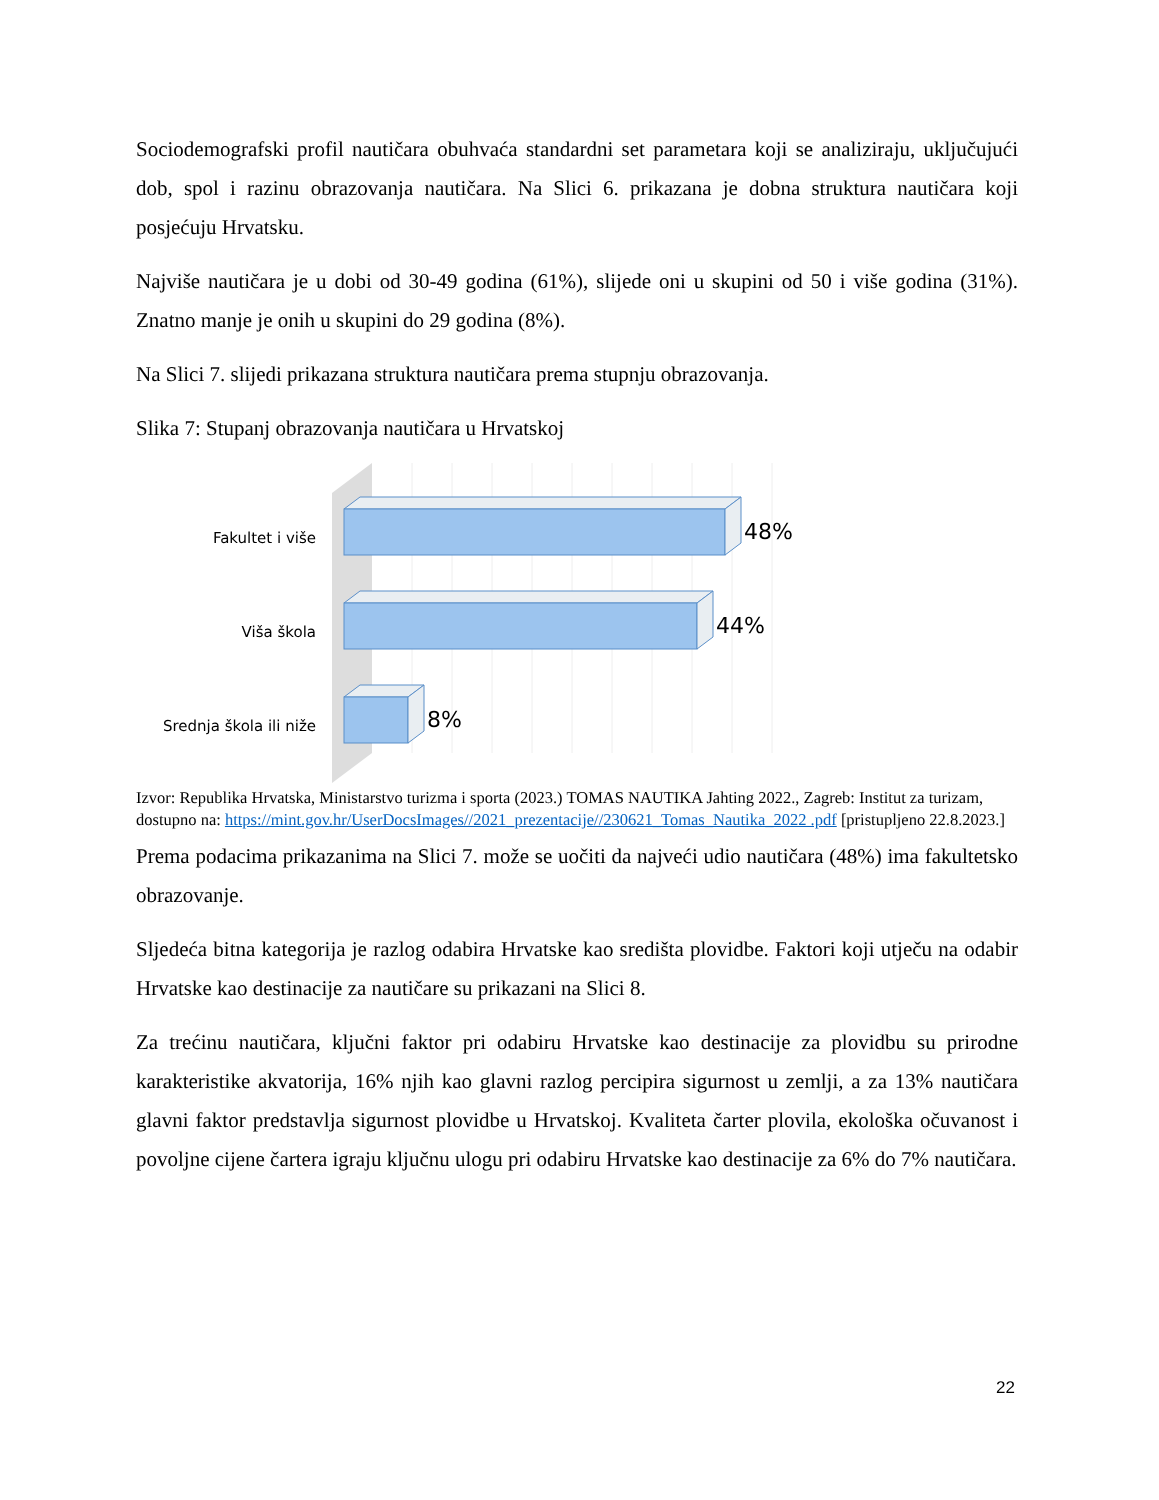Sociodemografski profil nautičara obuhvaća standardni set parametara koji se analiziraju, uključujući dob, spol i razinu obrazovanja nautičara. Na Slici 6. prikazana je dobna struktura nautičara koji posjećuju Hrvatsku.
Najviše nautičara je u dobi od 30-49 godina (61%), slijede oni u skupini od 50 i više godina (31%). Znatno manje je onih u skupini do 29 godina (8%).
Na Slici 7. slijedi prikazana struktura nautičara prema stupnju obrazovanja.
Slika 7: Stupanj obrazovanja nautičara u Hrvatskoj
Fakultet i više
Viša škola
Srednja škola ili niže
48%
44%
8%
Izvor: Republika Hrvatska, Ministarstvo turizma i sporta (2023.) TOMAS NAUTIKA Jahting 2022., Zagreb: Institut za turizam, dostupno na: https://mint.gov.hr/UserDocsImages//2021_prezentacije//230621_Tomas_Nautika_2022 .pdf [pristupljeno 22.8.2023.]
Prema podacima prikazanima na Slici 7. može se uočiti da najveći udio nautičara (48%) ima fakultetsko obrazovanje.
Sljedeća bitna kategorija je razlog odabira Hrvatske kao središta plovidbe. Faktori koji utječu na odabir Hrvatske kao destinacije za nautičare su prikazani na Slici 8.
Za trećinu nautičara, ključni faktor pri odabiru Hrvatske kao destinacije za plovidbu su prirodne karakteristike akvatorija, 16% njih kao glavni razlog percipira sigurnost u zemlji, a za 13% nautičara glavni faktor predstavlja sigurnost plovidbe u Hrvatskoj. Kvaliteta čarter plovila, ekološka očuvanost i povoljne cijene čartera igraju ključnu ulogu pri odabiru Hrvatske kao destinacije za 6% do 7% nautičara.
22